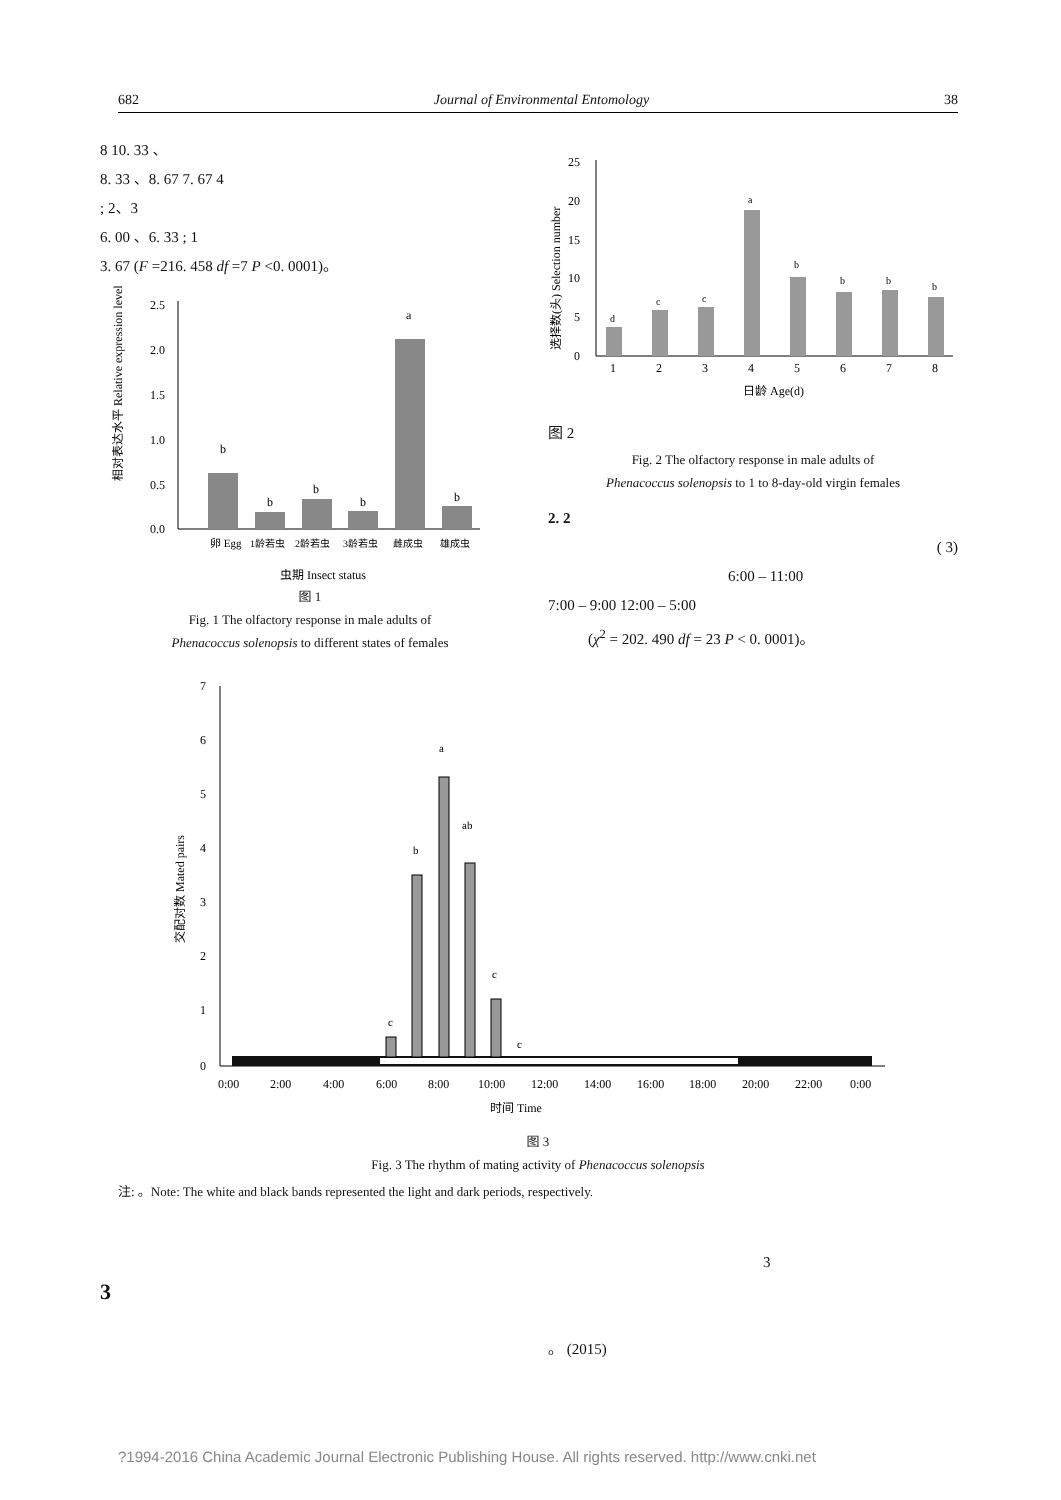682 Journal of Environmental Entomology 38
8 10. 33 、
8. 33 、8. 67 7. 67 4
; 2、3
6. 00 、6. 33 ; 1
3. 67 (F =216. 458 df =7 P <0. 0001)。
2.5
2.0
1.5
1.0
0.5
0.0
b
b
b
b
a
b
卵 Egg
1龄若虫
2龄若虫
3龄若虫
雌成虫
雄成虫
虫期 Insect status
相对表达水平 Relative expression level
图 1
Fig. 1 The olfactory response in male adults of
Phenacoccus solenopsis to different states of females
25
20
15
10
5
0
d
c
c
a
b
b
b
b
1
2
3
4
5
6
7
8
日龄 Age(d)
选择数(头) Selection number
图 2
Fig. 2 The olfactory response in male adults of
Phenacoccus solenopsis to 1 to 8-day-old virgin females
2. 2
( 3)
6:00 – 11:00
7:00 – 9:00 12:00 – 5:00
(χ<sup>2</sup> = 202. 490 df = 23 P < 0. 0001)。
7
6
5
4
3
2
1
0
c
b
a
ab
c
c
0:00
2:00
4:00
6:00
8:00
10:00
12:00
14:00
16:00
18:00
20:00
22:00
0:00
时间 Time
交配对数 Mated pairs
图 3
Fig. 3 The rhythm of mating activity of Phenacoccus solenopsis
注: 。Note: The white and black bands represented the light and dark periods, respectively.
3
3
。 (2015)
?1994-2016 China Academic Journal Electronic Publishing House. All rights reserved. http://www.cnki.net